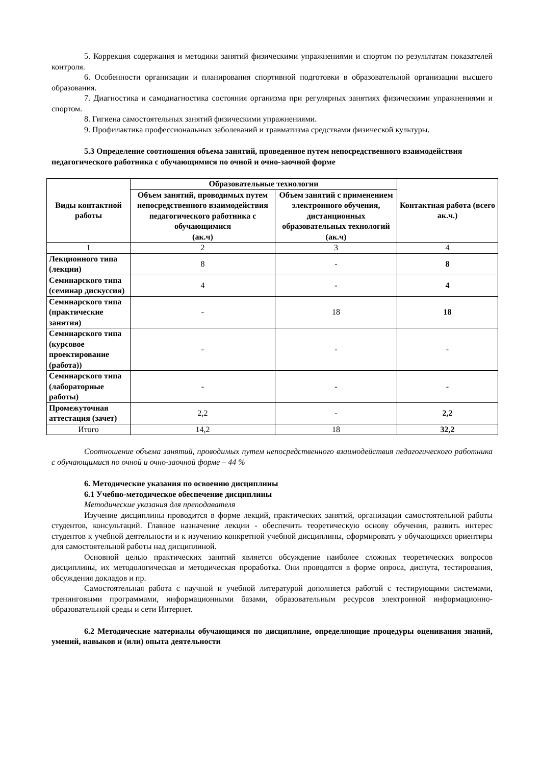5. Коррекция содержания и методики занятий физическими упражнениями и спортом по результатам показателей контроля.
6. Особенности организации и планирования спортивной подготовки в образовательной организации высшего образования.
7. Диагностика и самодиагностика состояния организма при регулярных занятиях физическими упражнениями и спортом.
8. Гигиена самостоятельных занятий физическими упражнениями.
9. Профилактика профессиональных заболеваний и травматизма средствами физической культуры.
5.3 Определение соотношения объема занятий, проведенное путем непосредственного взаимодействия педагогического работника с обучающимися по очной и очно-заочной форме
| Виды контактной работы | Образовательные технологии | | Контактная работа (всего ак.ч.) |
| --- | --- | --- | --- |
| | Объем занятий, проводимых путем непосредственного взаимодействия педагогического работника с обучающимися (ак.ч) | Объем занятий с применением электронного обучения, дистанционных образовательных технологий (ак.ч) | |
| 1 | 2 | 3 | 4 |
| Лекционного типа (лекции) | 8 | - | 8 |
| Семинарского типа (семинар дискуссия) | 4 | - | 4 |
| Семинарского типа (практические занятия) | - | 18 | 18 |
| Семинарского типа (курсовое проектирование (работа)) | - | - | - |
| Семинарского типа (лабораторные работы) | - | - | - |
| Промежуточная аттестация (зачет) | 2,2 | - | 2,2 |
| Итого | 14,2 | 18 | 32,2 |
Соотношение объема занятий, проводимых путем непосредственного взаимодействия педагогического работника с обучающимися по очной и очно-заочной форме – 44 %
6. Методические указания по освоению дисциплины
6.1 Учебно-методическое обеспечение дисциплины
Методические указания для преподавателя
Изучение дисциплины проводится в форме лекций, практических занятий, организации самостоятельной работы студентов, консультаций. Главное назначение лекции - обеспечить теоретическую основу обучения, развить интерес студентов к учебной деятельности и к изучению конкретной учебной дисциплины, сформировать у обучающихся ориентиры для самостоятельной работы над дисциплиной.
Основной целью практических занятий является обсуждение наиболее сложных теоретических вопросов дисциплины, их методологическая и методическая проработка. Они проводятся в форме опроса, диспута, тестирования, обсуждения докладов и пр.
Самостоятельная работа с научной и учебной литературой дополняется работой с тестирующими системами, тренинговыми программами, информационными базами, образовательным ресурсов электронной информационно-образовательной среды и сети Интернет.
6.2 Методические материалы обучающимся по дисциплине, определяющие процедуры оценивания знаний, умений, навыков и (или) опыта деятельности